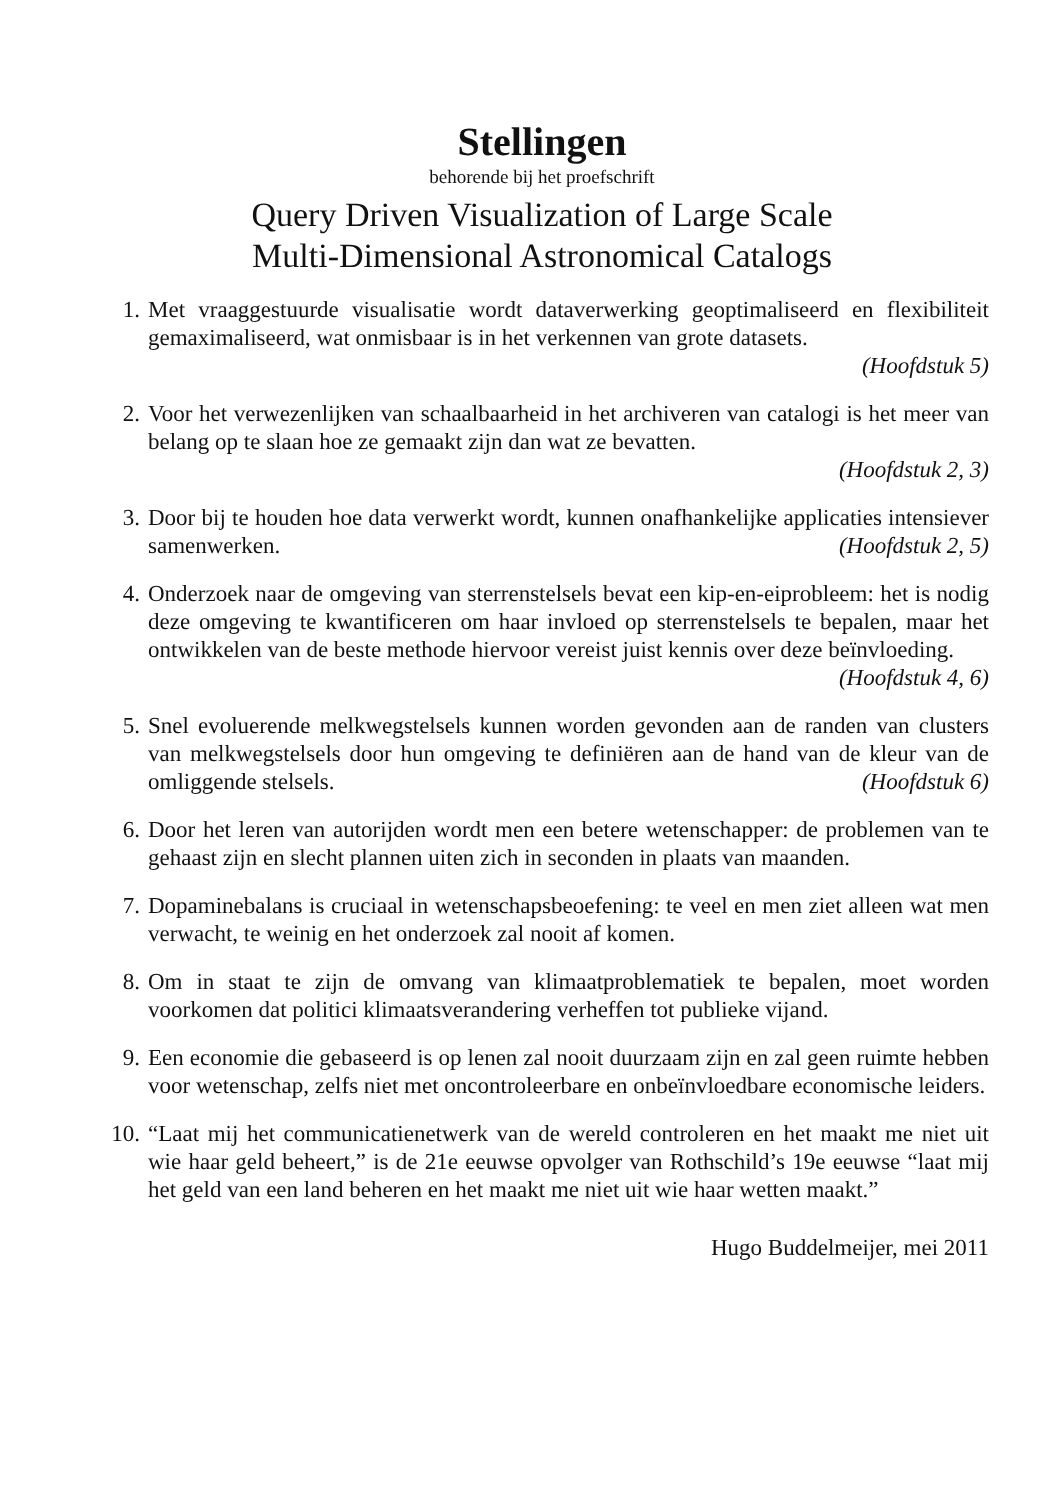Stellingen
behorende bij het proefschrift
Query Driven Visualization of Large Scale
Multi-Dimensional Astronomical Catalogs
1. Met vraaggestuurde visualisatie wordt dataverwerking geoptimaliseerd en flexibiliteit gemaximaliseerd, wat onmisbaar is in het verkennen van grote datasets.
(Hoofdstuk 5)
2. Voor het verwezenlijken van schaalbaarheid in het archiveren van catalogi is het meer van belang op te slaan hoe ze gemaakt zijn dan wat ze bevatten.
(Hoofdstuk 2, 3)
3. Door bij te houden hoe data verwerkt wordt, kunnen onafhankelijke applicaties intensiever samenwerken. (Hoofdstuk 2, 5)
4. Onderzoek naar de omgeving van sterrenstelsels bevat een kip-en-eiprobleem: het is nodig deze omgeving te kwantificeren om haar invloed op sterrenstelsels te bepalen, maar het ontwikkelen van de beste methode hiervoor vereist juist kennis over deze beïnvloeding. (Hoofdstuk 4, 6)
5. Snel evoluerende melkwegstelsels kunnen worden gevonden aan de randen van clusters van melkwegstelsels door hun omgeving te definiëren aan de hand van de kleur van de omliggende stelsels. (Hoofdstuk 6)
6. Door het leren van autorijden wordt men een betere wetenschapper: de problemen van te gehaast zijn en slecht plannen uiten zich in seconden in plaats van maanden.
7. Dopaminebalans is cruciaal in wetenschapsbeoefening: te veel en men ziet alleen wat men verwacht, te weinig en het onderzoek zal nooit af komen.
8. Om in staat te zijn de omvang van klimaatproblematiek te bepalen, moet worden voorkomen dat politici klimaatsverandering verheffen tot publieke vijand.
9. Een economie die gebaseerd is op lenen zal nooit duurzaam zijn en zal geen ruimte hebben voor wetenschap, zelfs niet met oncontroleerbare en onbeïnvloedbare economische leiders.
10. “Laat mij het communicatienetwerk van de wereld controleren en het maakt me niet uit wie haar geld beheert,” is de 21e eeuwse opvolger van Rothschild’s 19e eeuwse “laat mij het geld van een land beheren en het maakt me niet uit wie haar wetten maakt.”
Hugo Buddelmeijer, mei 2011